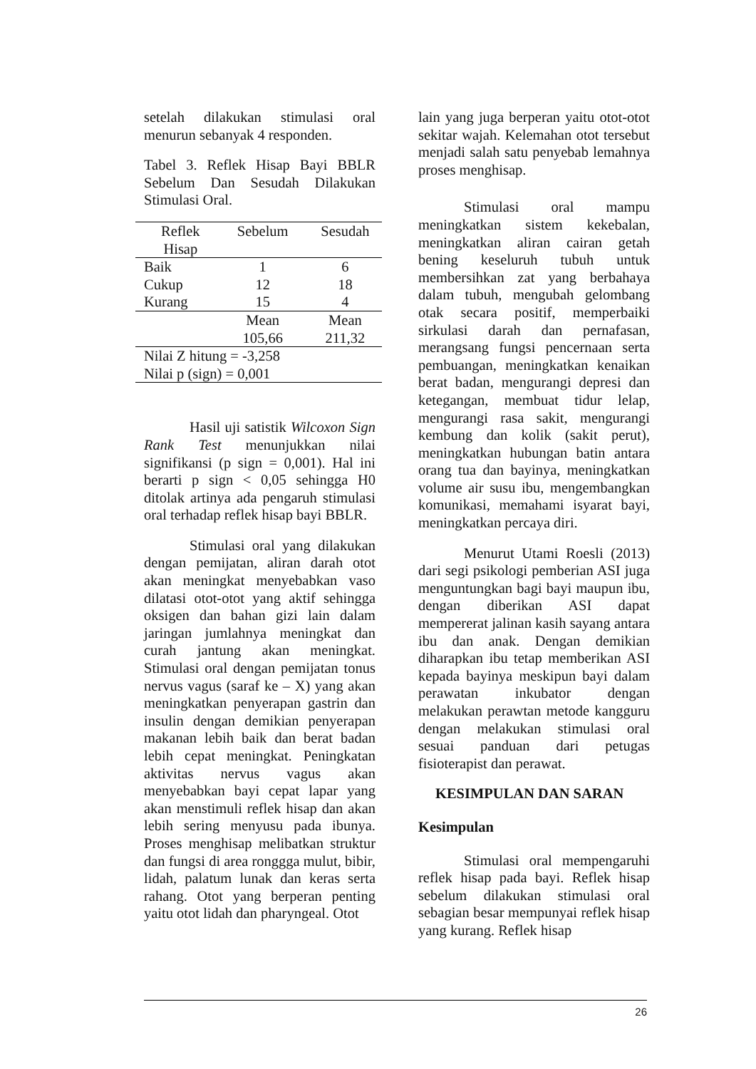setelah dilakukan stimulasi oral menurun sebanyak 4 responden.
Tabel 3. Reflek Hisap Bayi BBLR Sebelum Dan Sesudah Dilakukan Stimulasi Oral.
| Reflek Hisap | Sebelum | Sesudah |
| --- | --- | --- |
| Baik | 1 | 6 |
| Cukup | 12 | 18 |
| Kurang | 15 | 4 |
| | Mean 105,66 | Mean 211,32 |
| Nilai Z hitung = -3,258 | | |
| Nilai p (sign) = 0,001 | | |
Hasil uji satistik Wilcoxon Sign Rank Test menunjukkan nilai signifikansi (p sign = 0,001). Hal ini berarti p sign < 0,05 sehingga H0 ditolak artinya ada pengaruh stimulasi oral terhadap reflek hisap bayi BBLR.
Stimulasi oral yang dilakukan dengan pemijatan, aliran darah otot akan meningkat menyebabkan vaso dilatasi otot-otot yang aktif sehingga oksigen dan bahan gizi lain dalam jaringan jumlahnya meningkat dan curah jantung akan meningkat. Stimulasi oral dengan pemijatan tonus nervus vagus (saraf ke – X) yang akan meningkatkan penyerapan gastrin dan insulin dengan demikian penyerapan makanan lebih baik dan berat badan lebih cepat meningkat. Peningkatan aktivitas nervus vagus akan menyebabkan bayi cepat lapar yang akan menstimuli reflek hisap dan akan lebih sering menyusu pada ibunya. Proses menghisap melibatkan struktur dan fungsi di area ronggga mulut, bibir, lidah, palatum lunak dan keras serta rahang. Otot yang berperan penting yaitu otot lidah dan pharyngeal. Otot
lain yang juga berperan yaitu otot-otot sekitar wajah. Kelemahan otot tersebut menjadi salah satu penyebab lemahnya proses menghisap.
Stimulasi oral mampu meningkatkan sistem kekebalan, meningkatkan aliran cairan getah bening keseluruh tubuh untuk membersihkan zat yang berbahaya dalam tubuh, mengubah gelombang otak secara positif, memperbaiki sirkulasi darah dan pernafasan, merangsang fungsi pencernaan serta pembuangan, meningkatkan kenaikan berat badan, mengurangi depresi dan ketegangan, membuat tidur lelap, mengurangi rasa sakit, mengurangi kembung dan kolik (sakit perut), meningkatkan hubungan batin antara orang tua dan bayinya, meningkatkan volume air susu ibu, mengembangkan komunikasi, memahami isyarat bayi, meningkatkan percaya diri.
Menurut Utami Roesli (2013) dari segi psikologi pemberian ASI juga menguntungkan bagi bayi maupun ibu, dengan diberikan ASI dapat mempererat jalinan kasih sayang antara ibu dan anak. Dengan demikian diharapkan ibu tetap memberikan ASI kepada bayinya meskipun bayi dalam perawatan inkubator dengan melakukan perawtan metode kangguru dengan melakukan stimulasi oral sesuai panduan dari petugas fisioterapist dan perawat.
KESIMPULAN DAN SARAN
Kesimpulan
Stimulasi oral mempengaruhi reflek hisap pada bayi. Reflek hisap sebelum dilakukan stimulasi oral sebagian besar mempunyai reflek hisap yang kurang. Reflek hisap
26